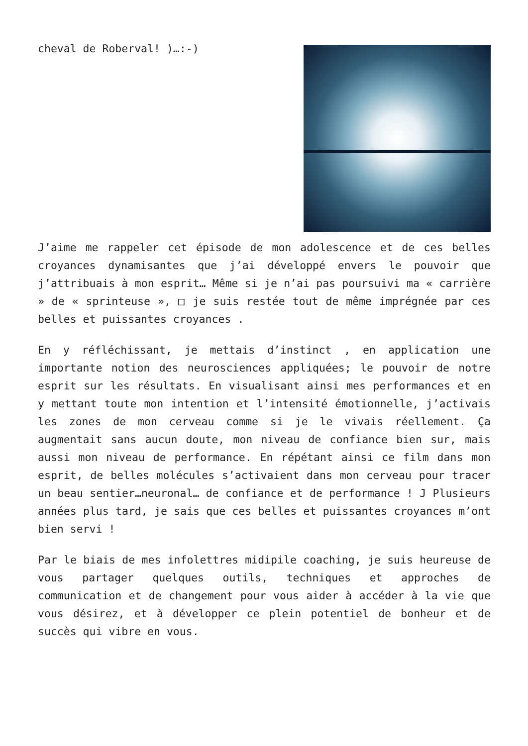cheval de Roberval! )…:-)
J’aime me rappeler cet épisode de mon adolescence et de ces belles croyances dynamisantes que j’ai développé envers le pouvoir que j’attribuais à mon esprit… Même si je n’ai pas poursuivi ma « carrière » de « sprinteuse », □ je suis restée tout de même imprégnée par ces belles et puissantes croyances .
En y réfléchissant, je mettais d’instinct , en application une importante notion des neurosciences appliquées; le pouvoir de notre esprit sur les résultats. En visualisant ainsi mes performances et en y mettant toute mon intention et l’intensité émotionnelle, j’activais les zones de mon cerveau comme si je le vivais réellement. Ça augmentait sans aucun doute, mon niveau de confiance bien sur, mais aussi mon niveau de performance. En répétant ainsi ce film dans mon esprit, de belles molécules s’activaient dans mon cerveau pour tracer un beau sentier…neuronal… de confiance et de performance ! J Plusieurs années plus tard, je sais que ces belles et puissantes croyances m’ont bien servi !
Par le biais de mes infolettres midipile coaching, je suis heureuse de vous partager quelques outils, techniques et approches de communication et de changement pour vous aider à accéder à la vie que vous désirez, et à développer ce plein potentiel de bonheur et de succès qui vibre en vous.